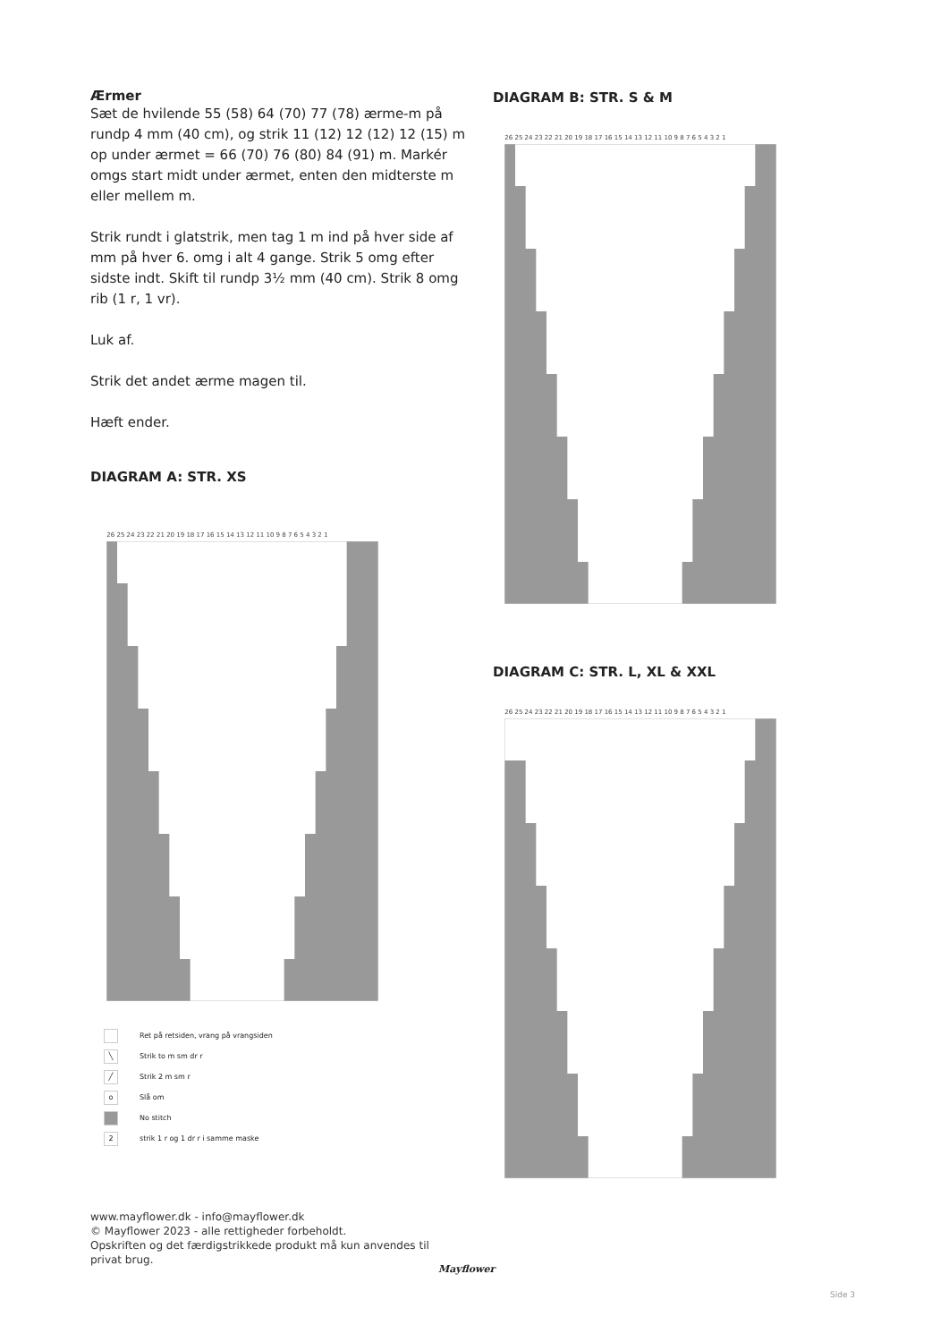Ærmer
Sæt de hvilende 55 (58) 64 (70) 77 (78) ærme-m på rundp 4 mm (40 cm), og strik 11 (12) 12 (12) 12 (15) m op under ærmet = 66 (70) 76 (80) 84 (91) m. Markér omgs start midt under ærmet, enten den midterste m eller mellem m.
Strik rundt i glatstrik, men tag 1 m ind på hver side af mm på hver 6. omg i alt 4 gange. Strik 5 omg efter sidste indt. Skift til rundp 3½ mm (40 cm). Strik 8 omg rib (1 r, 1 vr).
Luk af.
Strik det andet ærme magen til.
Hæft ender.
DIAGRAM A: STR. XS
26 25 24 23 22 21 20 19 18 17 16 15 14 13 12 11 10 9 8 7 6 5 4 3 2 1
Ret på retsiden, vrang på vrangsiden
╲ Strik to m sm dr r
╱ Strik 2 m sm r
o Slå om
No stitch
2 strik 1 r og 1 dr r i samme maske
DIAGRAM B: STR. S & M
26 25 24 23 22 21 20 19 18 17 16 15 14 13 12 11 10 9 8 7 6 5 4 3 2 1
DIAGRAM C: STR. L, XL & XXL
26 25 24 23 22 21 20 19 18 17 16 15 14 13 12 11 10 9 8 7 6 5 4 3 2 1
www.mayflower.dk - info@mayflower.dk
© Mayflower 2023 - alle rettigheder forbeholdt.
Opskriften og det færdigstrikkede produkt må kun anvendes til
privat brug.
Mayflower
Side 3